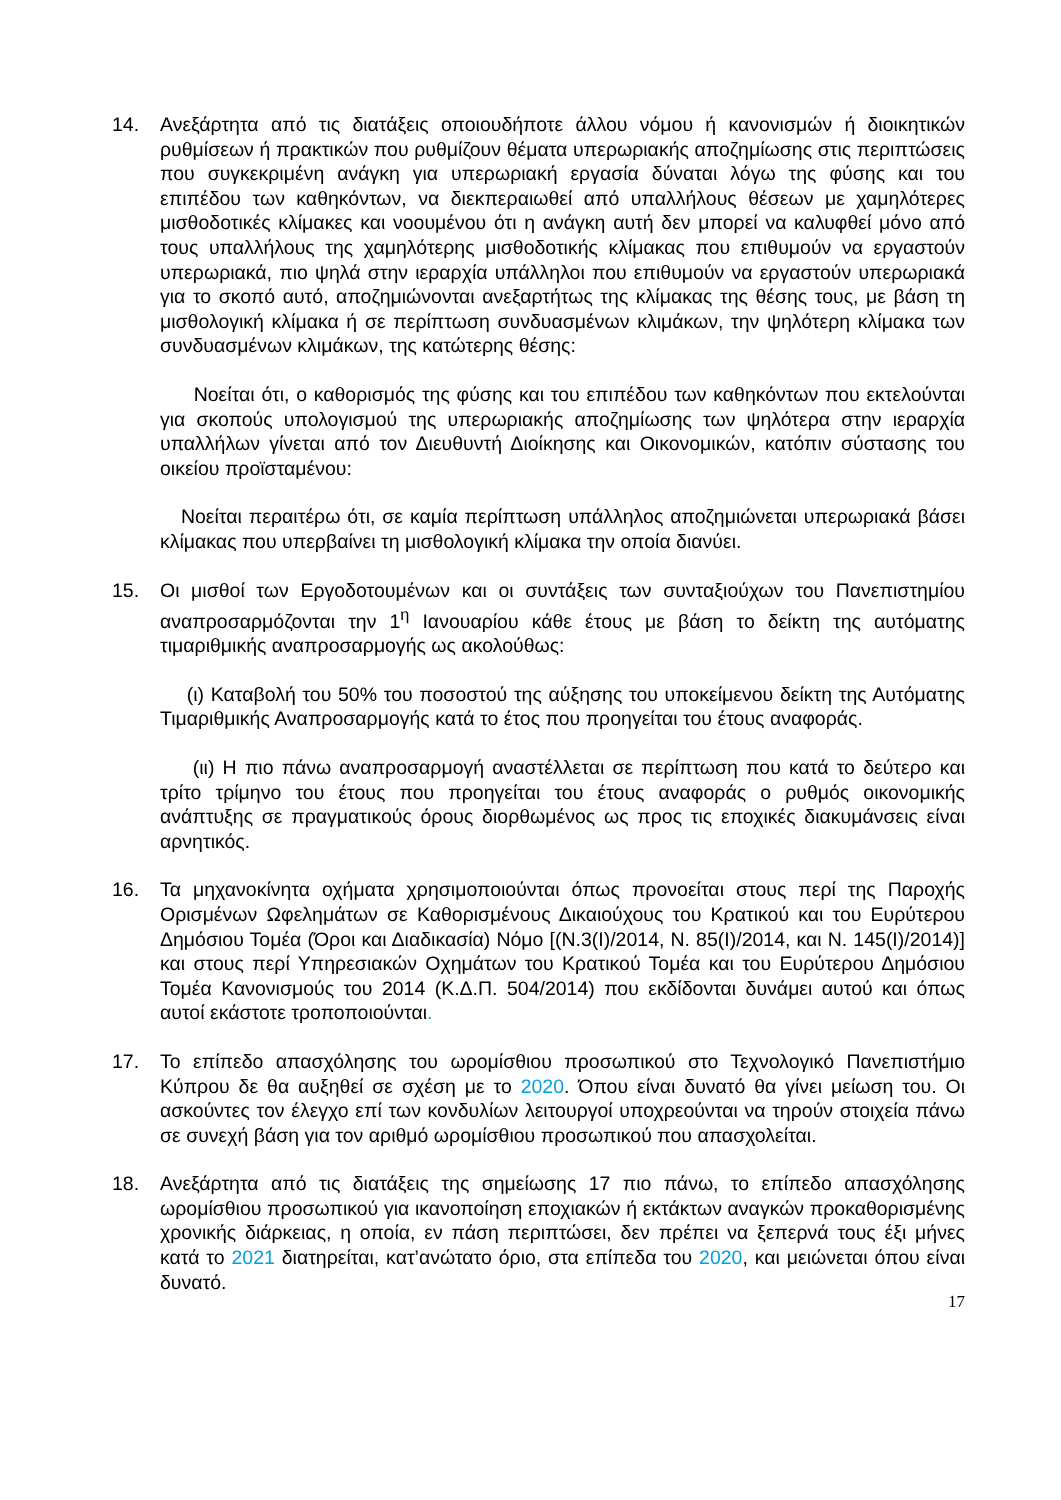14. Ανεξάρτητα από τις διατάξεις οποιουδήποτε άλλου νόμου ή κανονισμών ή διοικητικών ρυθμίσεων ή πρακτικών που ρυθμίζουν θέματα υπερωριακής αποζημίωσης στις περιπτώσεις που συγκεκριμένη ανάγκη για υπερωριακή εργασία δύναται λόγω της φύσης και του επιπέδου των καθηκόντων, να διεκπεραιωθεί από υπαλλήλους θέσεων με χαμηλότερες μισθοδοτικές κλίμακες και νοουμένου ότι η ανάγκη αυτή δεν μπορεί να καλυφθεί μόνο από τους υπαλλήλους της χαμηλότερης μισθοδοτικής κλίμακας που επιθυμούν να εργαστούν υπερωριακά, πιο ψηλά στην ιεραρχία υπάλληλοι που επιθυμούν να εργαστούν υπερωριακά για το σκοπό αυτό, αποζημιώνονται ανεξαρτήτως της κλίμακας της θέσης τους, με βάση τη μισθολογική κλίμακα ή σε περίπτωση συνδυασμένων κλιμάκων, την ψηλότερη κλίμακα των συνδυασμένων κλιμάκων, της κατώτερης θέσης:
Νοείται ότι, ο καθορισμός της φύσης και του επιπέδου των καθηκόντων που εκτελούνται για σκοπούς υπολογισμού της υπερωριακής αποζημίωσης των ψηλότερα στην ιεραρχία υπαλλήλων γίνεται από τον Διευθυντή Διοίκησης και Οικονομικών, κατόπιν σύστασης του οικείου προϊσταμένου:
Νοείται περαιτέρω ότι, σε καμία περίπτωση υπάλληλος αποζημιώνεται υπερωριακά βάσει κλίμακας που υπερβαίνει τη μισθολογική κλίμακα την οποία διανύει.
15. Οι μισθοί των Εργοδοτουμένων και οι συντάξεις των συνταξιούχων του Πανεπιστημίου αναπροσαρμόζονται την 1<sup>η</sup> Ιανουαρίου κάθε έτους με βάση το δείκτη της αυτόματης τιμαριθμικής αναπροσαρμογής ως ακολούθως:
(ι) Καταβολή του 50% του ποσοστού της αύξησης του υποκείμενου δείκτη της Αυτόματης Τιμαριθμικής Αναπροσαρμογής κατά το έτος που προηγείται του έτους αναφοράς.
(ιι) Η πιο πάνω αναπροσαρμογή αναστέλλεται σε περίπτωση που κατά το δεύτερο και τρίτο τρίμηνο του έτους που προηγείται του έτους αναφοράς ο ρυθμός οικονομικής ανάπτυξης σε πραγματικούς όρους διορθωμένος ως προς τις εποχικές διακυμάνσεις είναι αρνητικός.
16. Τα μηχανοκίνητα οχήματα χρησιμοποιούνται όπως προνοείται στους περί της Παροχής Ορισμένων Ωφελημάτων σε Καθορισμένους Δικαιούχους του Κρατικού και του Ευρύτερου Δημόσιου Τομέα (Όροι και Διαδικασία) Νόμο [(Ν.3(Ι)/2014, Ν. 85(Ι)/2014, και Ν. 145(Ι)/2014)] και στους περί Υπηρεσιακών Οχημάτων του Κρατικού Τομέα και του Ευρύτερου Δημόσιου Τομέα Κανονισμούς του 2014 (Κ.Δ.Π. 504/2014) που εκδίδονται δυνάμει αυτού και όπως αυτοί εκάστοτε τροποποιούνται.
17. Το επίπεδο απασχόλησης του ωρομίσθιου προσωπικού στο Τεχνολογικό Πανεπιστήμιο Κύπρου δε θα αυξηθεί σε σχέση με το 2020. Όπου είναι δυνατό θα γίνει μείωση του. Οι ασκούντες τον έλεγχο επί των κονδυλίων λειτουργοί υποχρεούνται να τηρούν στοιχεία πάνω σε συνεχή βάση για τον αριθμό ωρομίσθιου προσωπικού που απασχολείται.
18. Ανεξάρτητα από τις διατάξεις της σημείωσης 17 πιο πάνω, το επίπεδο απασχόλησης ωρομίσθιου προσωπικού για ικανοποίηση εποχιακών ή εκτάκτων αναγκών προκαθορισμένης χρονικής διάρκειας, η οποία, εν πάση περιπτώσει, δεν πρέπει να ξεπερνά τους έξι μήνες κατά το 2021 διατηρείται, κατ’ανώτατο όριο, στα επίπεδα του 2020, και μειώνεται όπου είναι δυνατό.
17